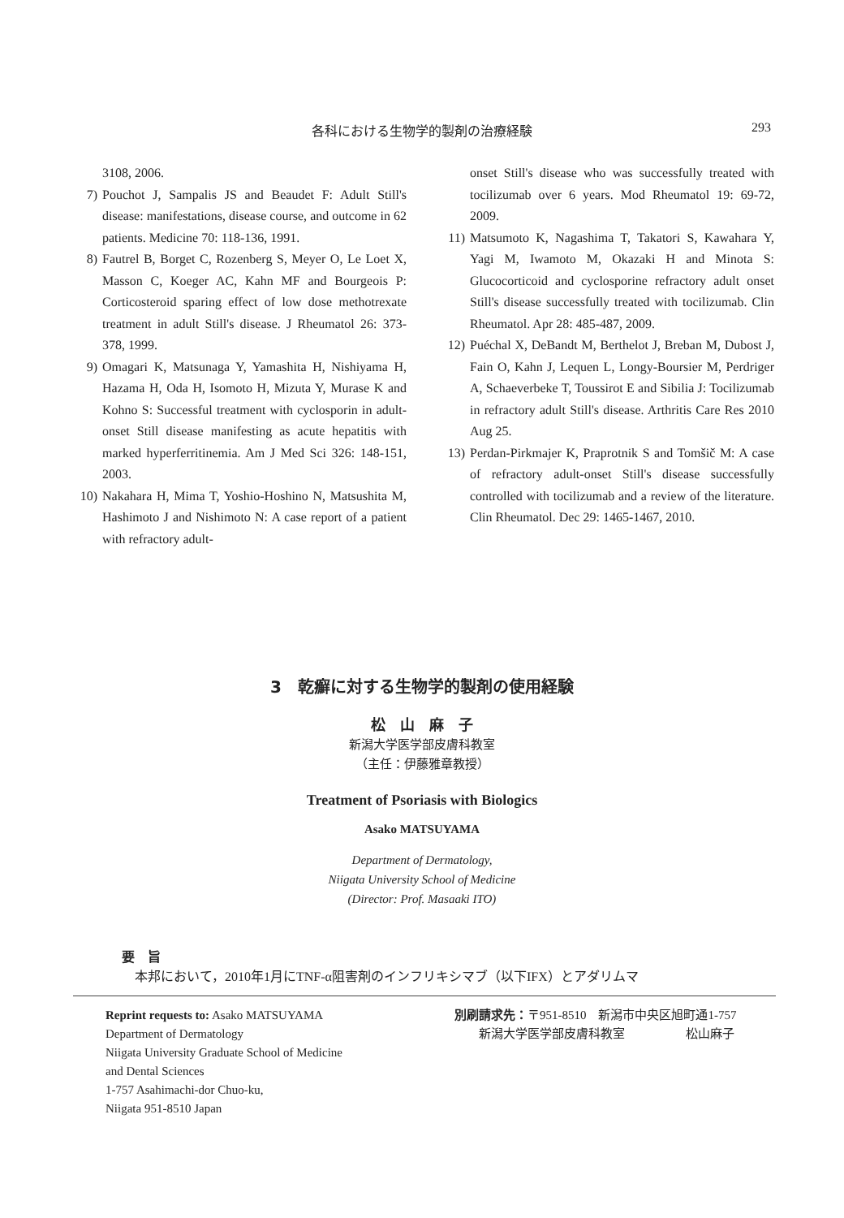各科における生物学的製剤の治療経験
293
3108, 2006.
7) Pouchot J, Sampalis JS and Beaudet F: Adult Still's disease: manifestations, disease course, and outcome in 62 patients. Medicine 70: 118-136, 1991.
8) Fautrel B, Borget C, Rozenberg S, Meyer O, Le Loet X, Masson C, Koeger AC, Kahn MF and Bourgeois P: Corticosteroid sparing effect of low dose methotrexate treatment in adult Still's disease. J Rheumatol 26: 373-378, 1999.
9) Omagari K, Matsunaga Y, Yamashita H, Nishiyama H, Hazama H, Oda H, Isomoto H, Mizuta Y, Murase K and Kohno S: Successful treatment with cyclosporin in adult-onset Still disease manifesting as acute hepatitis with marked hyperferritinemia. Am J Med Sci 326: 148-151, 2003.
10) Nakahara H, Mima T, Yoshio-Hoshino N, Matsushita M, Hashimoto J and Nishimoto N: A case report of a patient with refractory adult-
onset Still's disease who was successfully treated with tocilizumab over 6 years. Mod Rheumatol 19: 69-72, 2009.
11) Matsumoto K, Nagashima T, Takatori S, Kawahara Y, Yagi M, Iwamoto M, Okazaki H and Minota S: Glucocorticoid and cyclosporine refractory adult onset Still's disease successfully treated with tocilizumab. Clin Rheumatol. Apr 28: 485-487, 2009.
12) Puéchal X, DeBandt M, Berthelot J, Breban M, Dubost J, Fain O, Kahn J, Lequen L, Longy-Boursier M, Perdriger A, Schaeverbeke T, Toussirot E and Sibilia J: Tocilizumab in refractory adult Still's disease. Arthritis Care Res 2010 Aug 25.
13) Perdan-Pirkmajer K, Praprotnik S and Tomšič M: A case of refractory adult-onset Still's disease successfully controlled with tocilizumab and a review of the literature. Clin Rheumatol. Dec 29: 1465-1467, 2010.
3　乾癬に対する生物学的製剤の使用経験
松　山　麻　子
新潟大学医学部皮膚科教室
（主任：伊藤雅章教授）
Treatment of Psoriasis with Biologics
Asako MATSUYAMA
Department of Dermatology,
Niigata University School of Medicine
(Director: Prof. Masaaki ITO)
要　旨
　本邦において，2010年1月にTNF-α阻害剤のインフリキシマブ（以下IFX）とアダリムマ
Reprint requests to: Asako MATSUYAMA
Department of Dermatology
Niigata University Graduate School of Medicine
and Dental Sciences
1-757 Asahimachi-dor Chuo-ku,
Niigata 951-8510 Japan
別刷請求先：〒951-8510　新潟市中央区旭町通1-757
　　新潟大学医学部皮膚科教室　　　　　松山麻子